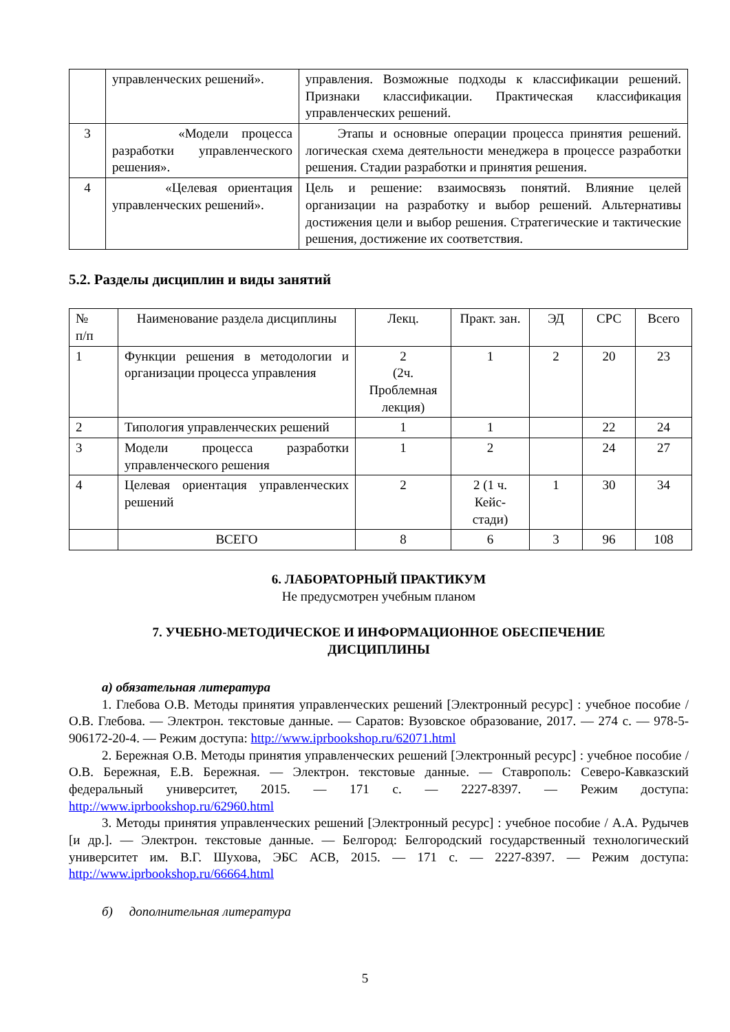| | управленческих решений». | управления. Возможные подходы к классификации решений. Признаки классификации. Практическая классификация управленческих решений. |
| 3 | «Модели процесса разработки управленческого решения». | Этапы и основные операции процесса принятия решений. логическая схема деятельности менеджера в процессе разработки решения. Стадии разработки и принятия решения. |
| 4 | «Целевая ориентация управленческих решений». | Цель и решение: взаимосвязь понятий. Влияние целей организации на разработку и выбор решений. Альтернативы достижения цели и выбор решения. Стратегические и тактические решения, достижение их соответствия. |
5.2. Разделы дисциплин и виды занятий
| № п/п | Наименование раздела дисциплины | Лекц. | Практ. зан. | ЭД | СРС | Всего |
| --- | --- | --- | --- | --- | --- | --- |
| 1 | Функции решения в методологии и организации процесса управления | 2 (2ч. Проблемная лекция) | 1 | 2 | 20 | 23 |
| 2 | Типология управленческих решений | 1 | 1 | | 22 | 24 |
| 3 | Модели процесса разработки управленческого решения | 1 | 2 | | 24 | 27 |
| 4 | Целевая ориентация управленческих решений | 2 | 2 (1 ч. Кейс-стади) | 1 | 30 | 34 |
| | ВСЕГО | 8 | 6 | 3 | 96 | 108 |
6. ЛАБОРАТОРНЫЙ ПРАКТИКУМ
Не предусмотрен учебным планом
7. УЧЕБНО-МЕТОДИЧЕСКОЕ И ИНФОРМАЦИОННОЕ ОБЕСПЕЧЕНИЕ
ДИСЦИПЛИНЫ
а) обязательная литература
1. Глебова О.В. Методы принятия управленческих решений [Электронный ресурс] : учебное пособие / О.В. Глебова. — Электрон. текстовые данные. — Саратов: Вузовское образование, 2017. — 274 с. — 978-5-906172-20-4. — Режим доступа: http://www.iprbookshop.ru/62071.html
2. Бережная О.В. Методы принятия управленческих решений [Электронный ресурс] : учебное пособие / О.В. Бережная, Е.В. Бережная. — Электрон. текстовые данные. — Ставрополь: Северо-Кавказский федеральный университет, 2015. — 171 с. — 2227-8397. — Режим доступа: http://www.iprbookshop.ru/62960.html
3. Методы принятия управленческих решений [Электронный ресурс] : учебное пособие / А.А. Рудычев [и др.]. — Электрон. текстовые данные. — Белгород: Белгородский государственный технологический университет им. В.Г. Шухова, ЭБС АСВ, 2015. — 171 с. — 2227-8397. — Режим доступа: http://www.iprbookshop.ru/66664.html
б) дополнительная литература
5